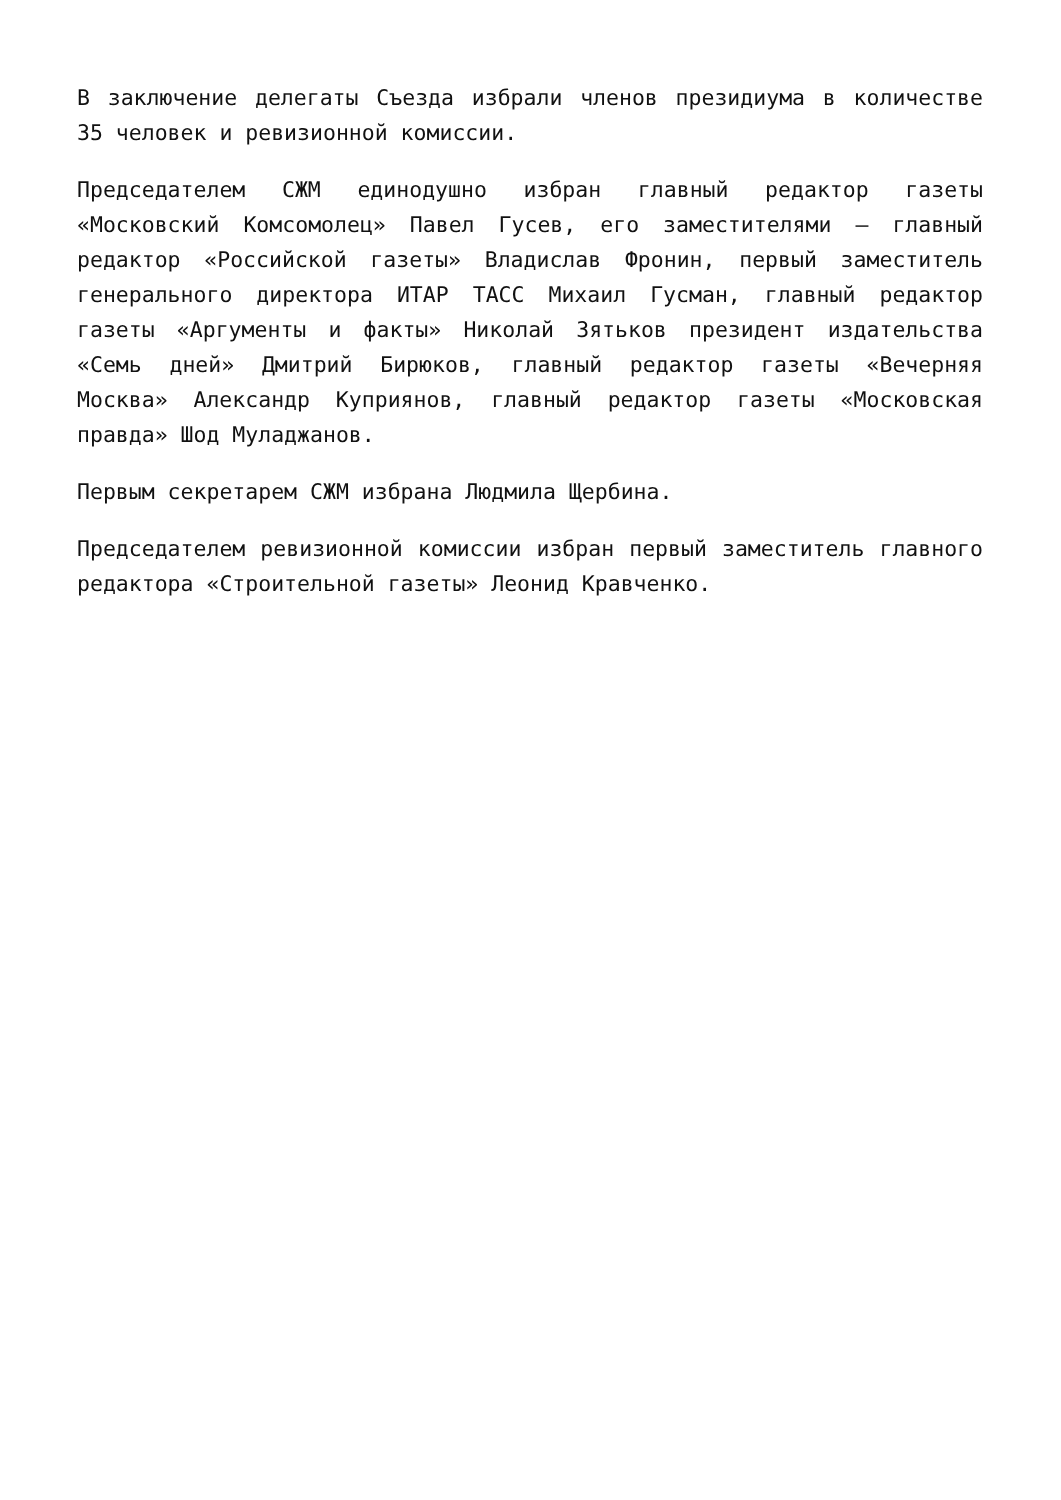В заключение делегаты Съезда избрали членов президиума в количестве 35 человек и ревизионной комиссии.
Председателем СЖМ единодушно избран главный редактор газеты «Московский Комсомолец» Павел Гусев, его заместителями – главный редактор «Российской газеты» Владислав Фронин, первый заместитель генерального директора ИТАР ТАСС Михаил Гусман, главный редактор газеты «Аргументы и факты» Николай Зятьков президент издательства «Семь дней» Дмитрий Бирюков, главный редактор газеты «Вечерняя Москва» Александр Куприянов, главный редактор газеты «Московская правда» Шод Муладжанов.
Первым секретарем СЖМ избрана Людмила Щербина.
Председателем ревизионной комиссии избран первый заместитель главного редактора «Строительной газеты» Леонид Кравченко.